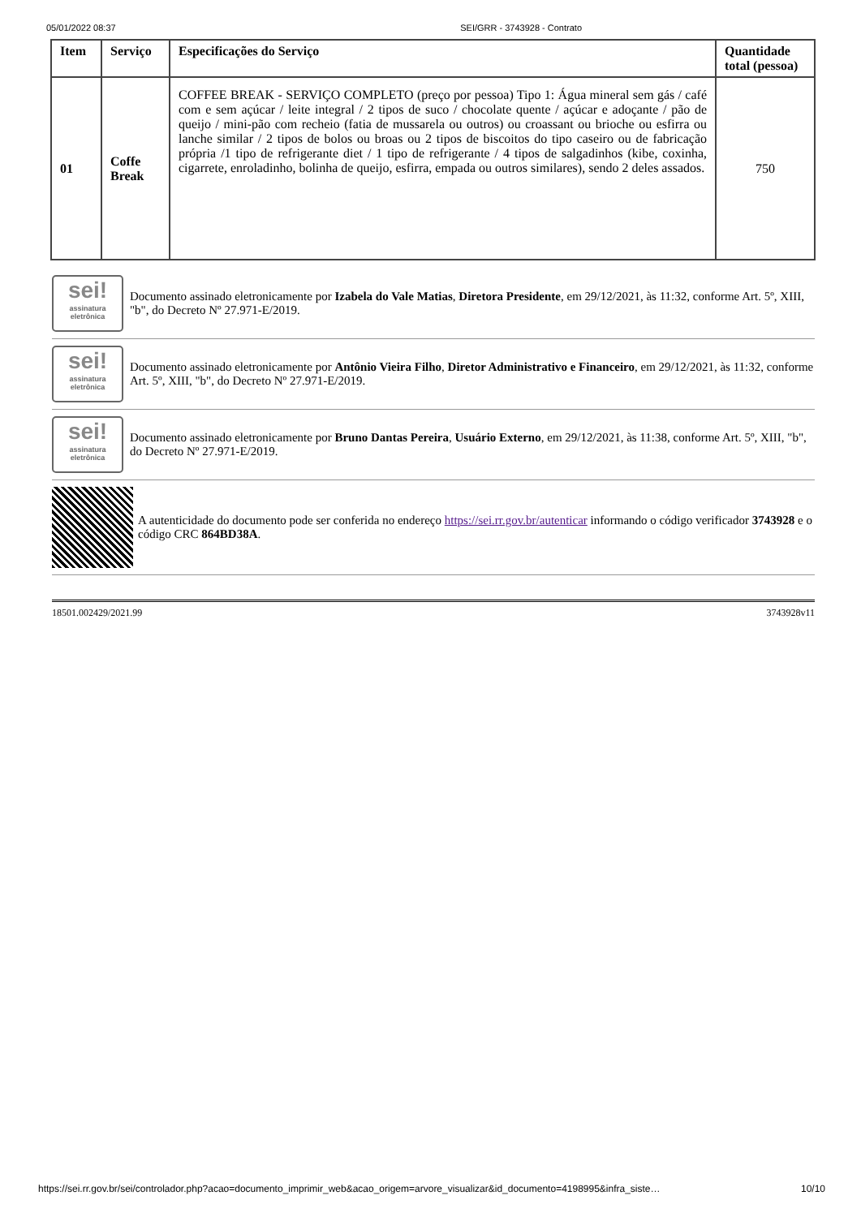05/01/2022 08:37 SEI/GRR - 3743928 - Contrato
| Item | Serviço | Especificações do Serviço | Quantidade total (pessoa) |
| --- | --- | --- | --- |
| 01 | Coffe Break | COFFEE BREAK - SERVIÇO COMPLETO (preço por pessoa) Tipo 1: Água mineral sem gás / café com e sem açúcar / leite integral / 2 tipos de suco / chocolate quente / açúcar e adoçante / pão de queijo / mini-pão com recheio (fatia de mussarela ou outros) ou croassant ou brioche ou esfirra ou lanche similar / 2 tipos de bolos ou broas ou 2 tipos de biscoitos do tipo caseiro ou de fabricação própria /1 tipo de refrigerante diet / 1 tipo de refrigerante / 4 tipos de salgadinhos (kibe, coxinha, cigarrete, enroladinho, bolinha de queijo, esfirra, empada ou outros similares), sendo 2 deles assados. | 750 |
sei!
assinatura eletrônica
Documento assinado eletronicamente por Izabela do Vale Matias, Diretora Presidente, em 29/12/2021, às 11:32, conforme Art. 5º, XIII, "b", do Decreto Nº 27.971-E/2019.
sei!
assinatura eletrônica
Documento assinado eletronicamente por Antônio Vieira Filho, Diretor Administrativo e Financeiro, em 29/12/2021, às 11:32, conforme Art. 5º, XIII, "b", do Decreto Nº 27.971-E/2019.
sei!
assinatura eletrônica
Documento assinado eletronicamente por Bruno Dantas Pereira, Usuário Externo, em 29/12/2021, às 11:38, conforme Art. 5º, XIII, "b", do Decreto Nº 27.971-E/2019.
A autenticidade do documento pode ser conferida no endereço https://sei.rr.gov.br/autenticar informando o código verificador 3743928 e o código CRC 864BD38A.
18501.002429/2021.99 3743928v11
https://sei.rr.gov.br/sei/controlador.php?acao=documento_imprimir_web&acao_origem=arvore_visualizar&id_documento=4198995&infra_siste… 10/10